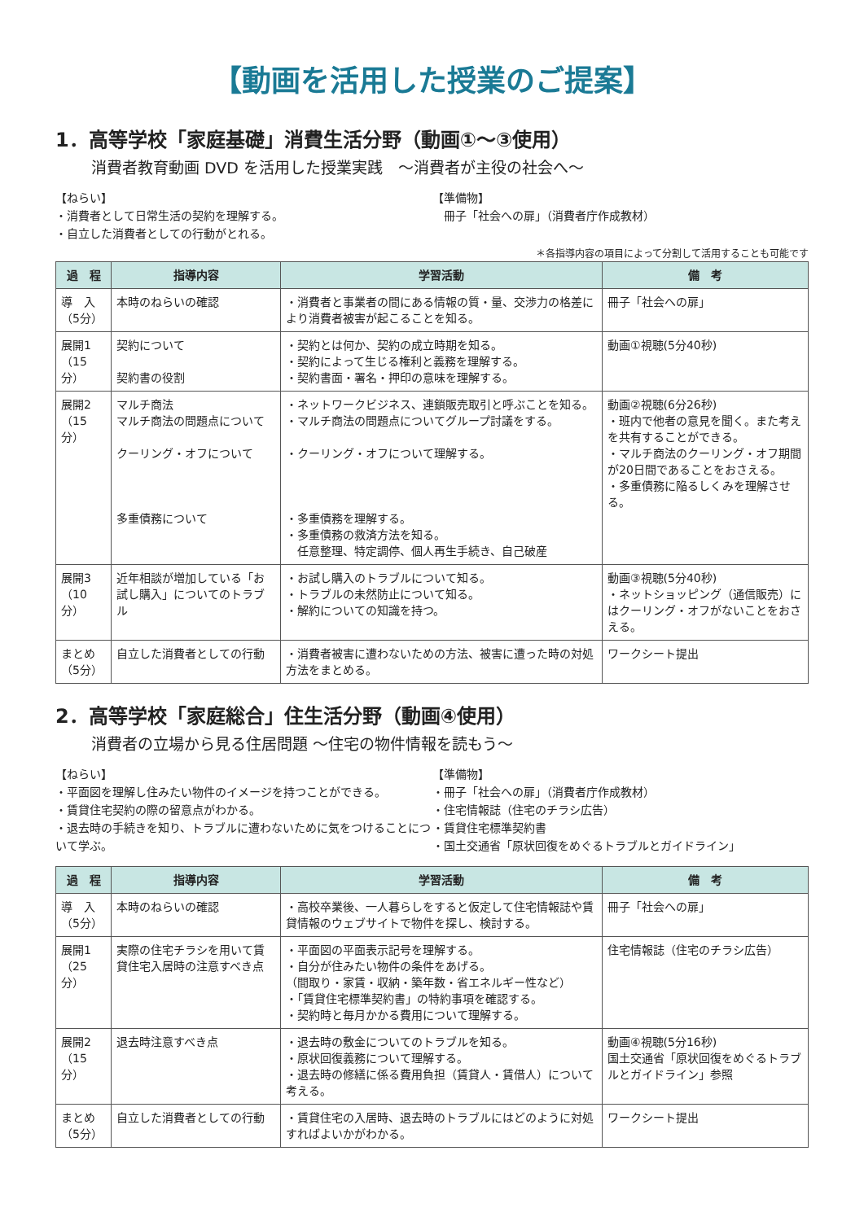【動画を活用した授業のご提案】
1．高等学校「家庭基礎」消費生活分野（動画①～③使用）
消費者教育動画 DVD を活用した授業実践　～消費者が主役の社会へ～
【ねらい】
・消費者として日常生活の契約を理解する。
・自立した消費者としての行動がとれる。
【準備物】
　冊子「社会への扉」（消費者庁作成教材）
＊各指導内容の項目によって分割して活用することも可能です
| 過 程 | 指導内容 | 学習活動 | 備 考 |
| --- | --- | --- | --- |
| 導 入 （5分） | 本時のねらいの確認 | ・消費者と事業者の間にある情報の質・量、交渉力の格差により消費者被害が起こることを知る。 | 冊子「社会への扉」 |
| 展開1 （15分） | 契約について 契約書の役割 | ・契約とは何か、契約の成立時期を知る。 ・契約によって生じる権利と義務を理解する。 ・契約書面・署名・押印の意味を理解する。 | 動画①視聴(5分40秒) |
| 展開2 （15分） | マルチ商法 マルチ商法の問題点について クーリング・オフについて 多重債務について | ・ネットワークビジネス、連鎖販売取引と呼ぶことを知る。 ・マルチ商法の問題点についてグループ討議をする。 ・クーリング・オフについて理解する。 ・多重債務を理解する。 ・多重債務の救済方法を知る。 任意整理、特定調停、個人再生手続き、自己破産 | 動画②視聴(6分26秒) ・班内で他者の意見を聞く。また考えを共有することができる。 ・マルチ商法のクーリング・オフ期間が20日間であることをおさえる。 ・多重債務に陥るしくみを理解させる。 |
| 展開3 （10分） | 近年相談が増加している「お試し購入」についてのトラブル | ・お試し購入のトラブルについて知る。 ・トラブルの未然防止について知る。 ・解約についての知識を持つ。 | 動画③視聴(5分40秒) ・ネットショッピング（通信販売）にはクーリング・オフがないことをおさえる。 |
| まとめ （5分） | 自立した消費者としての行動 | ・消費者被害に遭わないための方法、被害に遭った時の対処方法をまとめる。 | ワークシート提出 |
2．高等学校「家庭総合」住生活分野（動画④使用）
消費者の立場から見る住居問題 ～住宅の物件情報を読もう～
【ねらい】
・平面図を理解し住みたい物件のイメージを持つことができる。
・賃貸住宅契約の際の留意点がわかる。
・退去時の手続きを知り、トラブルに遭わないために気をつけることについて学ぶ。
【準備物】
・冊子「社会への扉」（消費者庁作成教材）
・住宅情報誌（住宅のチラシ広告）
・賃貸住宅標準契約書
・国土交通省「原状回復をめぐるトラブルとガイドライン」
| 過 程 | 指導内容 | 学習活動 | 備 考 |
| --- | --- | --- | --- |
| 導 入 （5分） | 本時のねらいの確認 | ・高校卒業後、一人暮らしをすると仮定して住宅情報誌や賃貸情報のウェブサイトで物件を探し、検討する。 | 冊子「社会への扉」 |
| 展開1 （25分） | 実際の住宅チラシを用いて賃貸住宅入居時の注意すべき点 | ・平面図の平面表示記号を理解する。 ・自分が住みたい物件の条件をあげる。 （間取り・家賃・収納・築年数・省エネルギー性など） ・「賃貸住宅標準契約書」の特約事項を確認する。 ・契約時と毎月かかる費用について理解する。 | 住宅情報誌（住宅のチラシ広告） |
| 展開2 （15分） | 退去時注意すべき点 | ・退去時の敷金についてのトラブルを知る。 ・原状回復義務について理解する。 ・退去時の修繕に係る費用負担（賃貸人・賃借人）について考える。 | 動画④視聴(5分16秒) 国土交通省「原状回復をめぐるトラブルとガイドライン」参照 |
| まとめ （5分） | 自立した消費者としての行動 | ・賃貸住宅の入居時、退去時のトラブルにはどのように対処すればよいかがわかる。 | ワークシート提出 |